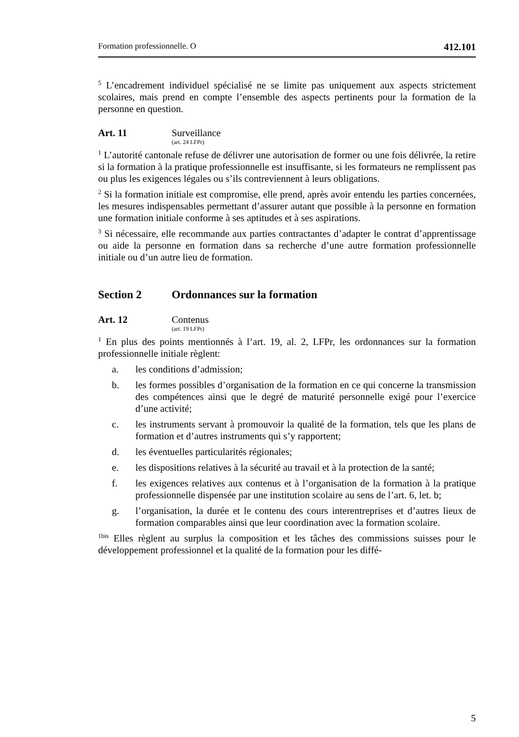Formation professionnelle. O 412.101
<sup>5</sup> L’encadrement individuel spécialisé ne se limite pas uniquement aux aspects strictement scolaires, mais prend en compte l’ensemble des aspects pertinents pour la formation de la personne en question.
Art. 11 Surveillance
(art. 24 LFPr)
<sup>1</sup> L’autorité cantonale refuse de délivrer une autorisation de former ou une fois délivrée, la retire si la formation à la pratique professionnelle est insuffisante, si les formateurs ne remplissent pas ou plus les exigences légales ou s’ils contreviennent à leurs obligations.
<sup>2</sup> Si la formation initiale est compromise, elle prend, après avoir entendu les parties concernées, les mesures indispensables permettant d’assurer autant que possible à la personne en formation une formation initiale conforme à ses aptitudes et à ses aspirations.
<sup>3</sup> Si nécessaire, elle recommande aux parties contractantes d’adapter le contrat d’apprentissage ou aide la personne en formation dans sa recherche d’une autre formation professionnelle initiale ou d’un autre lieu de formation.
Section 2 Ordonnances sur la formation
Art. 12 Contenus
(art. 19 LFPr)
<sup>1</sup> En plus des points mentionnés à l’art. 19, al. 2, LFPr, les ordonnances sur la formation professionnelle initiale règlent:
a. les conditions d’admission;
b. les formes possibles d’organisation de la formation en ce qui concerne la transmission des compétences ainsi que le degré de maturité personnelle exigé pour l’exercice d’une activité;
c. les instruments servant à promouvoir la qualité de la formation, tels que les plans de formation et d’autres instruments qui s’y rapportent;
d. les éventuelles particularités régionales;
e. les dispositions relatives à la sécurité au travail et à la protection de la santé;
f. les exigences relatives aux contenus et à l’organisation de la formation à la pratique professionnelle dispensée par une institution scolaire au sens de l’art. 6, let. b;
g. l’organisation, la durée et le contenu des cours interentreprises et d’autres lieux de formation comparables ainsi que leur coordination avec la formation scolaire.
<sup>1bis</sup> Elles règlent au surplus la composition et les tâches des commissions suisses pour le développement professionnel et la qualité de la formation pour les diffé-
5